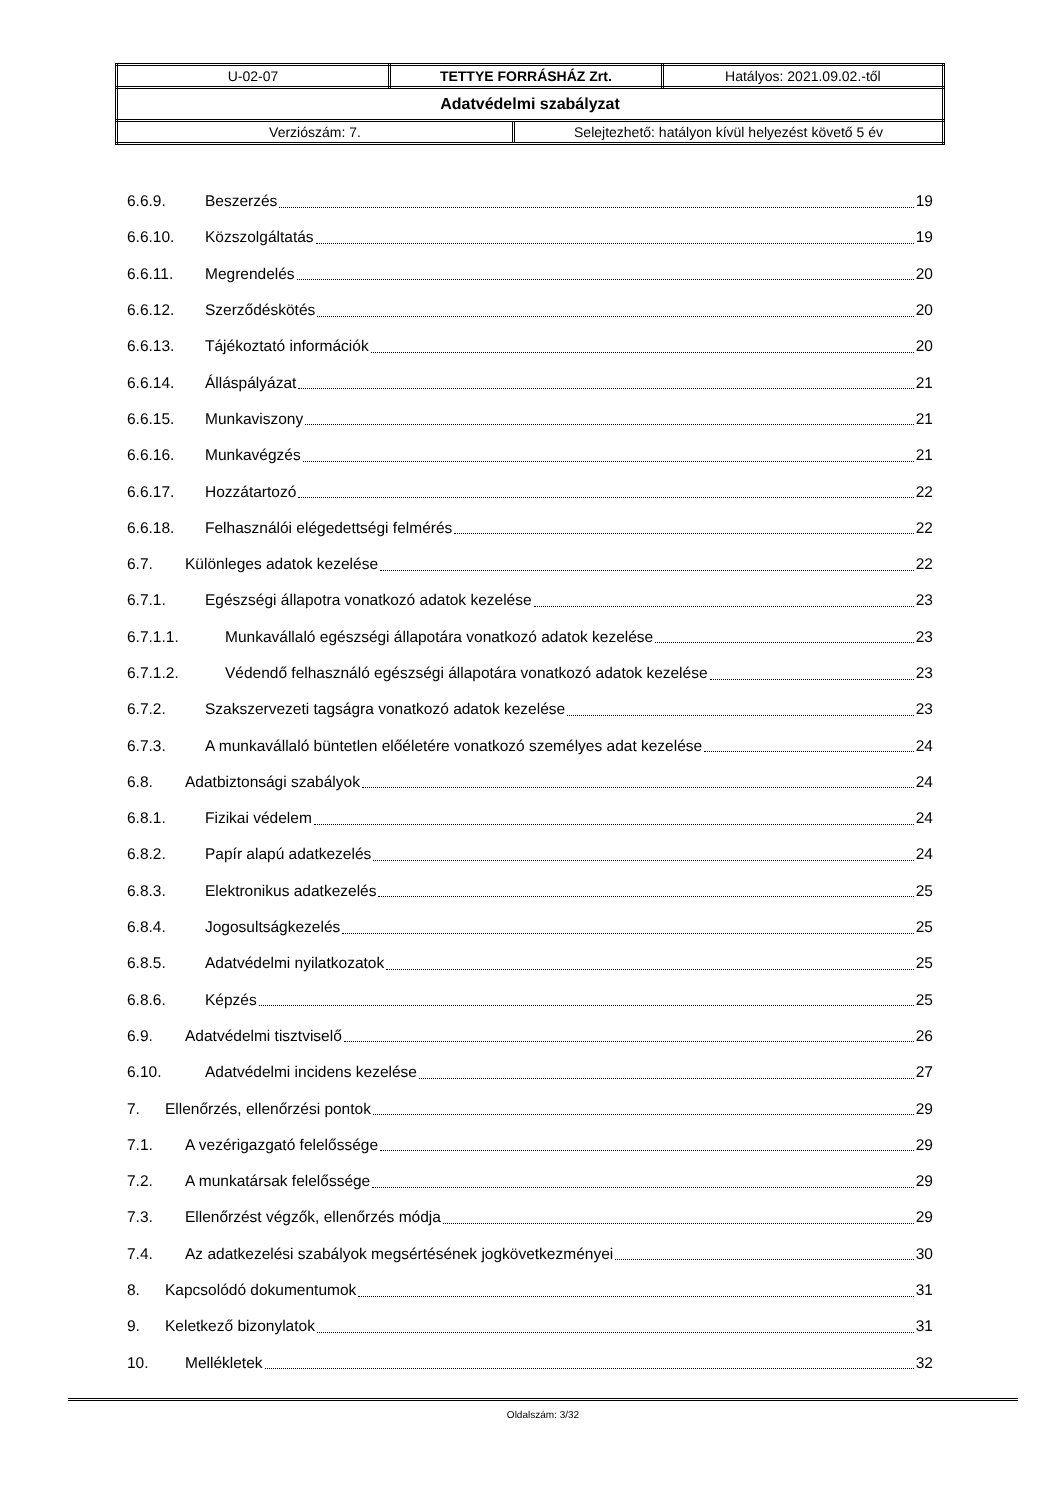| U-02-07 | TETTYE FORRÁSHÁZ Zrt. | Hatályos: 2021.09.02.-től |
| Adatvédelmi szabályzat | | |
| / Verziószám: 7. / Selejtezhető: hatályon kívül helyezést követő 5 év / | | |
6.6.9. Beszerzés 19
6.6.10. Közszolgáltatás 19
6.6.11. Megrendelés 20
6.6.12. Szerződéskötés 20
6.6.13. Tájékoztató információk 20
6.6.14. Álláspályázat 21
6.6.15. Munkaviszony 21
6.6.16. Munkavégzés 21
6.6.17. Hozzátartozó 22
6.6.18. Felhasználói elégedettségi felmérés 22
6.7. Különleges adatok kezelése 22
6.7.1. Egészségi állapotra vonatkozó adatok kezelése 23
6.7.1.1. Munkavállaló egészségi állapotára vonatkozó adatok kezelése 23
6.7.1.2. Védendő felhasználó egészségi állapotára vonatkozó adatok kezelése 23
6.7.2. Szakszervezeti tagságra vonatkozó adatok kezelése 23
6.7.3. A munkavállaló büntetlen előéletére vonatkozó személyes adat kezelése 24
6.8. Adatbiztonsági szabályok 24
6.8.1. Fizikai védelem 24
6.8.2. Papír alapú adatkezelés 24
6.8.3. Elektronikus adatkezelés 25
6.8.4. Jogosultságkezelés 25
6.8.5. Adatvédelmi nyilatkozatok 25
6.8.6. Képzés 25
6.9. Adatvédelmi tisztviselő 26
6.10. Adatvédelmi incidens kezelése 27
7. Ellenőrzés, ellenőrzési pontok 29
7.1. A vezérigazgató felelőssége 29
7.2. A munkatársak felelőssége 29
7.3. Ellenőrzést végzők, ellenőrzés módja 29
7.4. Az adatkezelési szabályok megsértésének jogkövetkezményei 30
8. Kapcsolódó dokumentumok 31
9. Keletkező bizonylatok 31
10. Mellékletek 32
Oldalszám: 3/32